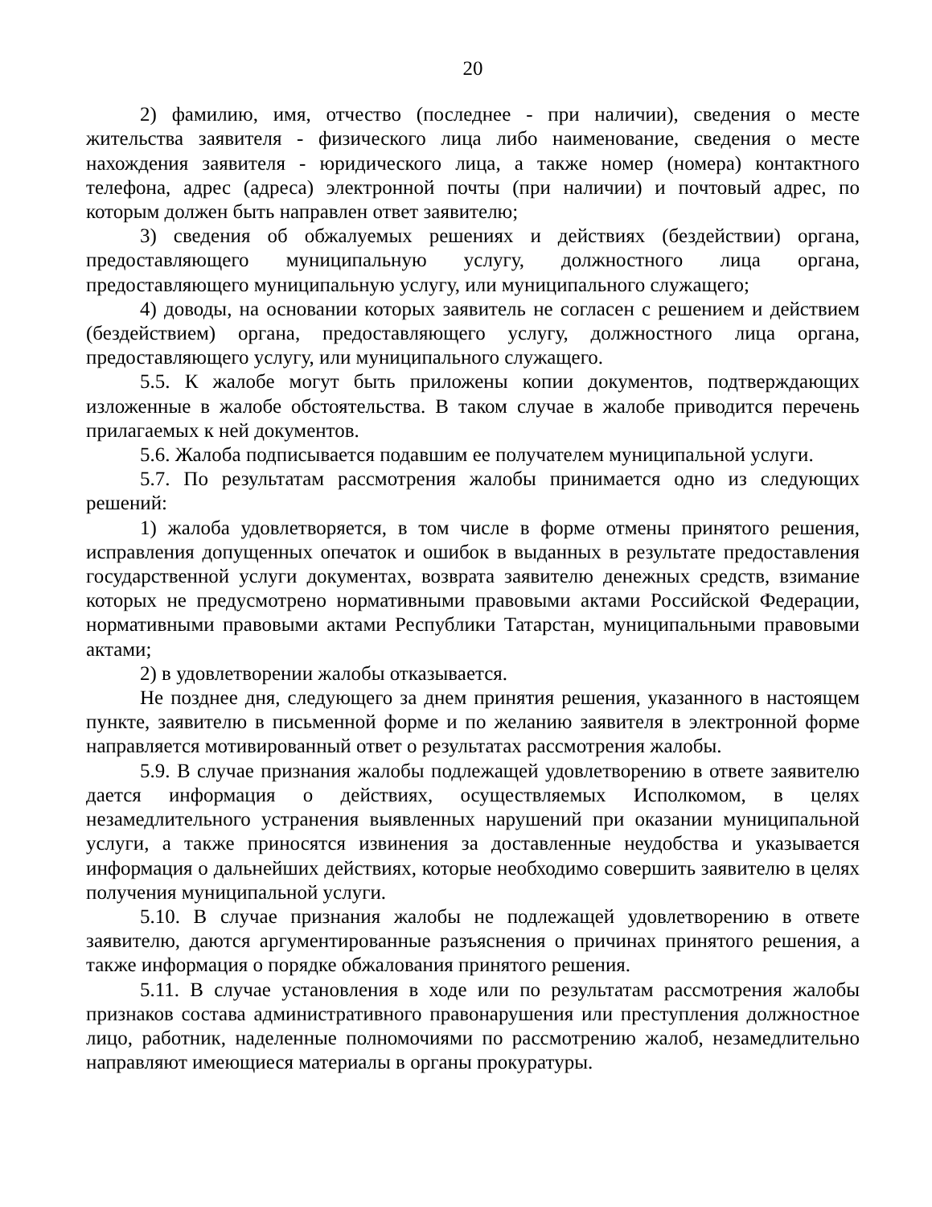20
2) фамилию, имя, отчество (последнее - при наличии), сведения о месте жительства заявителя - физического лица либо наименование, сведения о месте нахождения заявителя - юридического лица, а также номер (номера) контактного телефона, адрес (адреса) электронной почты (при наличии) и почтовый адрес, по которым должен быть направлен ответ заявителю;
3) сведения об обжалуемых решениях и действиях (бездействии) органа, предоставляющего муниципальную услугу, должностного лица органа, предоставляющего муниципальную услугу, или муниципального служащего;
4) доводы, на основании которых заявитель не согласен с решением и действием (бездействием) органа, предоставляющего услугу, должностного лица органа, предоставляющего услугу, или муниципального служащего.
5.5. К жалобе могут быть приложены копии документов, подтверждающих изложенные в жалобе обстоятельства. В таком случае в жалобе приводится перечень прилагаемых к ней документов.
5.6. Жалоба подписывается подавшим ее получателем муниципальной услуги.
5.7. По результатам рассмотрения жалобы принимается одно из следующих решений:
1) жалоба удовлетворяется, в том числе в форме отмены принятого решения, исправления допущенных опечаток и ошибок в выданных в результате предоставления государственной услуги документах, возврата заявителю денежных средств, взимание которых не предусмотрено нормативными правовыми актами Российской Федерации, нормативными правовыми актами Республики Татарстан, муниципальными правовыми актами;
2) в удовлетворении жалобы отказывается.
Не позднее дня, следующего за днем принятия решения, указанного в настоящем пункте, заявителю в письменной форме и по желанию заявителя в электронной форме направляется мотивированный ответ о результатах рассмотрения жалобы.
5.9. В случае признания жалобы подлежащей удовлетворению в ответе заявителю дается информация о действиях, осуществляемых Исполкомом, в целях незамедлительного устранения выявленных нарушений при оказании муниципальной услуги, а также приносятся извинения за доставленные неудобства и указывается информация о дальнейших действиях, которые необходимо совершить заявителю в целях получения муниципальной услуги.
5.10. В случае признания жалобы не подлежащей удовлетворению в ответе заявителю, даются аргументированные разъяснения о причинах принятого решения, а также информация о порядке обжалования принятого решения.
5.11. В случае установления в ходе или по результатам рассмотрения жалобы признаков состава административного правонарушения или преступления должностное лицо, работник, наделенные полномочиями по рассмотрению жалоб, незамедлительно направляют имеющиеся материалы в органы прокуратуры.